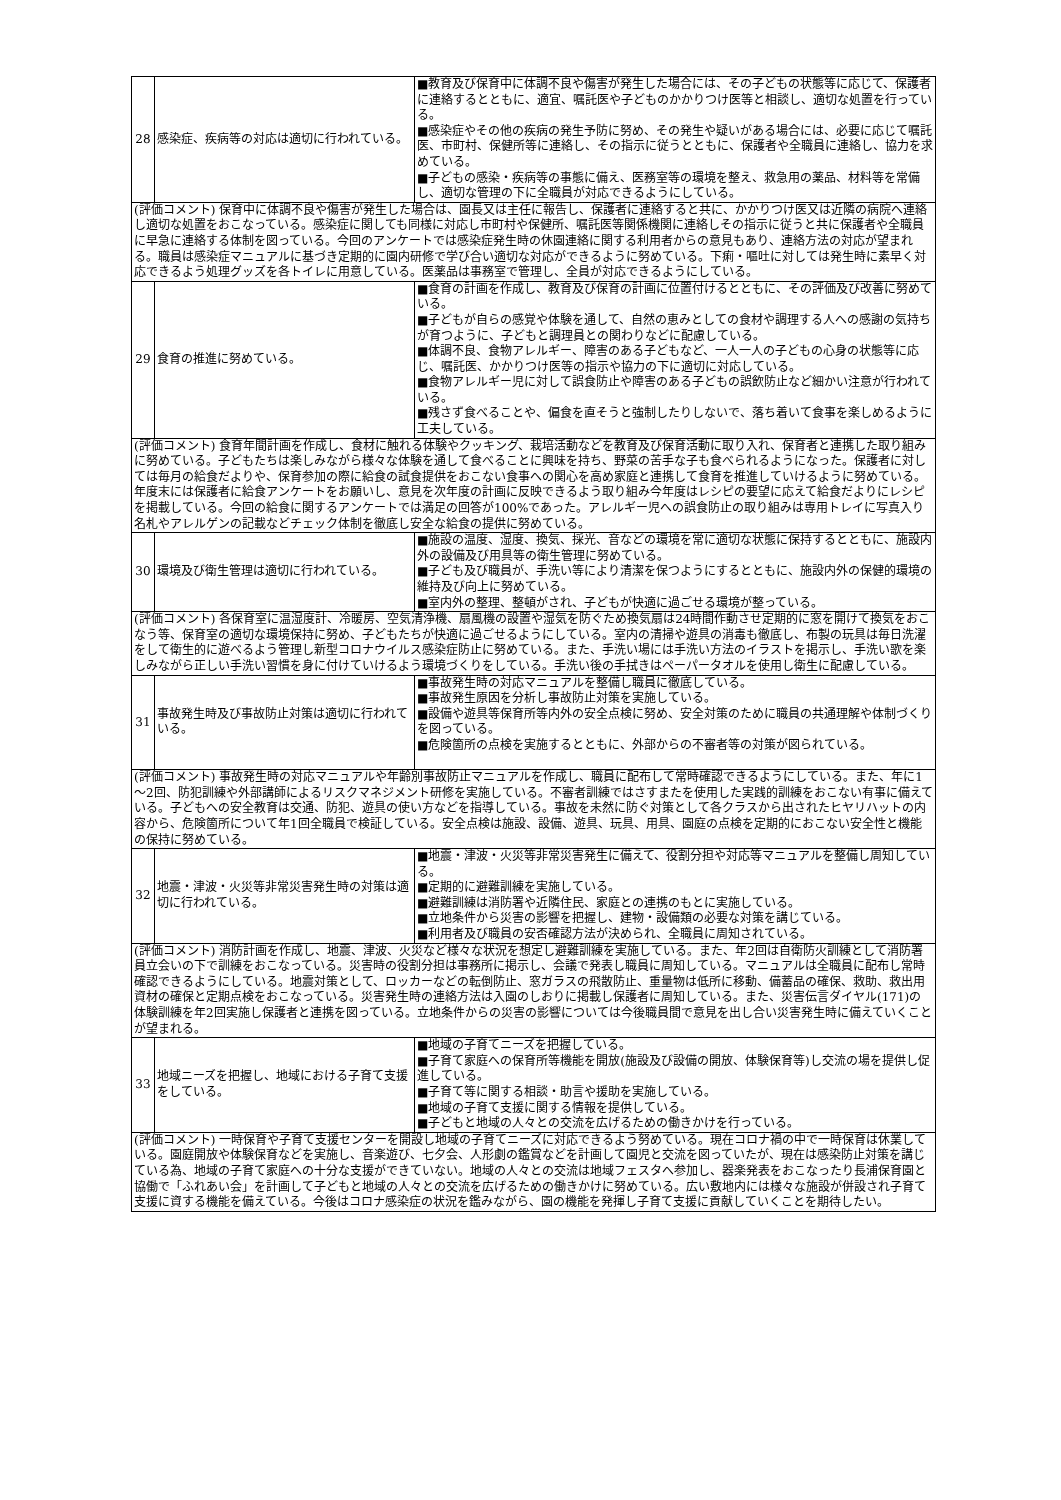| 28 | 感染症、疾病等の対応は適切に行われている。 | ■教育及び保育中に体調不良や傷害が発生した場合には、その子どもの状態等に応じて、保護者に連絡するとともに、適宜、嘱託医や子どものかかりつけ医等と相談し、適切な処置を行っている。 ■感染症やその他の疾病の発生予防に努め、その発生や疑いがある場合には、必要に応じて嘱託医、市町村、保健所等に連絡し、その指示に従うとともに、保護者や全職員に連絡し、協力を求めている。 ■子どもの感染・疾病等の事態に備え、医務室等の環境を整え、救急用の薬品、材料等を常備し、適切な管理の下に全職員が対応できるようにしている。 |
| (評価コメント) 保育中に体調不良や傷害が発生した場合は、園長又は主任に報告し、保護者に連絡すると共に、かかりつけ医又は近隣の病院へ連絡し適切な処置をおこなっている。感染症に関しても同様に対応し市町村や保健所、嘱託医等関係機関に連絡しその指示に従うと共に保護者や全職員に早急に連絡する体制を図っている。今回のアンケートでは感染症発生時の休園連絡に関する利用者からの意見もあり、連絡方法の対応が望まれる。職員は感染症マニュアルに基づき定期的に園内研修で学び合い適切な対応ができるように努めている。下痢・嘔吐に対しては発生時に素早く対応できるよう処理グッズを各トイレに用意している。医薬品は事務室で管理し、全員が対応できるようにしている。 | | |
| 29 | 食育の推進に努めている。 | ■食育の計画を作成し、教育及び保育の計画に位置付けるとともに、その評価及び改善に努めている。 ■子どもが自らの感覚や体験を通して、自然の恵みとしての食材や調理する人への感謝の気持ちが育つように、子どもと調理員との関わりなどに配慮している。 ■体調不良、食物アレルギー、障害のある子どもなど、一人一人の子どもの心身の状態等に応じ、嘱託医、かかりつけ医等の指示や協力の下に適切に対応している。 ■食物アレルギー児に対して誤食防止や障害のある子どもの誤飲防止など細かい注意が行われている。 ■残さず食べることや、偏食を直そうと強制したりしないで、落ち着いて食事を楽しめるように工夫している。 |
| (評価コメント) 食育年間計画を作成し、食材に触れる体験やクッキング、栽培活動などを教育及び保育活動に取り入れ、保育者と連携した取り組みに努めている。子どもたちは楽しみながら様々な体験を通して食べることに興味を持ち、野菜の苦手な子も食べられるようになった。保護者に対しては毎月の給食だよりや、保育参加の際に給食の試食提供をおこない食事への関心を高め家庭と連携して食育を推進していけるように努めている。年度末には保護者に給食アンケートをお願いし、意見を次年度の計画に反映できるよう取り組み今年度はレシピの要望に応えて給食だよりにレシピを掲載している。今回の給食に関するアンケートでは満足の回答が100%であった。アレルギー児への誤食防止の取り組みは専用トレイに写真入り名札やアレルゲンの記載などチェック体制を徹底し安全な給食の提供に努めている。 | | |
| 30 | 環境及び衛生管理は適切に行われている。 | ■施設の温度、湿度、換気、採光、音などの環境を常に適切な状態に保持するとともに、施設内外の設備及び用具等の衛生管理に努めている。 ■子ども及び職員が、手洗い等により清潔を保つようにするとともに、施設内外の保健的環境の維持及び向上に努めている。 ■室内外の整理、整頓がされ、子どもが快適に過ごせる環境が整っている。 |
| (評価コメント) 各保育室に温湿度計、冷暖房、空気清浄機、扇風機の設置や湿気を防ぐため換気扇は24時間作動させ定期的に窓を開けて換気をおこなう等、保育室の適切な環境保持に努め、子どもたちが快適に過ごせるようにしている。室内の清掃や遊具の消毒も徹底し、布製の玩具は毎日洗濯をして衛生的に遊べるよう管理し新型コロナウイルス感染症防止に努めている。また、手洗い場には手洗い方法のイラストを掲示し、手洗い歌を楽しみながら正しい手洗い習慣を身に付けていけるよう環境づくりをしている。手洗い後の手拭きはペーパータオルを使用し衛生に配慮している。 | | |
| 31 | 事故発生時及び事故防止対策は適切に行われている。 | ■事故発生時の対応マニュアルを整備し職員に徹底している。 ■事故発生原因を分析し事故防止対策を実施している。 ■設備や遊具等保育所等内外の安全点検に努め、安全対策のために職員の共通理解や体制づくりを図っている。 ■危険箇所の点検を実施するとともに、外部からの不審者等の対策が図られている。 |
| (評価コメント) 事故発生時の対応マニュアルや年齢別事故防止マニュアルを作成し、職員に配布して常時確認できるようにしている。また、年に1～2回、防犯訓練や外部講師によるリスクマネジメント研修を実施している。不審者訓練ではさすまたを使用した実践的訓練をおこない有事に備えている。子どもへの安全教育は交通、防犯、遊具の使い方などを指導している。事故を未然に防ぐ対策として各クラスから出されたヒヤリハットの内容から、危険箇所について年1回全職員で検証している。安全点検は施設、設備、遊具、玩具、用具、園庭の点検を定期的におこない安全性と機能の保持に努めている。 | | |
| 32 | 地震・津波・火災等非常災害発生時の対策は適切に行われている。 | ■地震・津波・火災等非常災害発生に備えて、役割分担や対応等マニュアルを整備し周知している。 ■定期的に避難訓練を実施している。 ■避難訓練は消防署や近隣住民、家庭との連携のもとに実施している。 ■立地条件から災害の影響を把握し、建物・設備類の必要な対策を講じている。 ■利用者及び職員の安否確認方法が決められ、全職員に周知されている。 |
| (評価コメント) 消防計画を作成し、地震、津波、火災など様々な状況を想定し避難訓練を実施している。また、年2回は自衛防火訓練として消防署員立会いの下で訓練をおこなっている。災害時の役割分担は事務所に掲示し、会議で発表し職員に周知している。マニュアルは全職員に配布し常時確認できるようにしている。地震対策として、ロッカーなどの転倒防止、窓ガラスの飛散防止、重量物は低所に移動、備蓄品の確保、救助、救出用資材の確保と定期点検をおこなっている。災害発生時の連絡方法は入園のしおりに掲載し保護者に周知している。また、災害伝言ダイヤル(171)の体験訓練を年2回実施し保護者と連携を図っている。立地条件からの災害の影響については今後職員間で意見を出し合い災害発生時に備えていくことが望まれる。 | | |
| 33 | 地域ニーズを把握し、地域における子育て支援をしている。 | ■地域の子育てニーズを把握している。 ■子育て家庭への保育所等機能を開放(施設及び設備の開放、体験保育等)し交流の場を提供し促進している。 ■子育て等に関する相談・助言や援助を実施している。 ■地域の子育て支援に関する情報を提供している。 ■子どもと地域の人々との交流を広げるための働きかけを行っている。 |
| (評価コメント) 一時保育や子育て支援センターを開設し地域の子育てニーズに対応できるよう努めている。現在コロナ禍の中で一時保育は休業している。園庭開放や体験保育などを実施し、音楽遊び、七夕会、人形劇の鑑賞などを計画して園児と交流を図っていたが、現在は感染防止対策を講じている為、地域の子育て家庭への十分な支援ができていない。地域の人々との交流は地域フェスタへ参加し、器楽発表をおこなったり長浦保育園と協働で「ふれあい会」を計画して子どもと地域の人々との交流を広げるための働きかけに努めている。広い敷地内には様々な施設が併設され子育て支援に資する機能を備えている。今後はコロナ感染症の状況を鑑みながら、園の機能を発揮し子育て支援に貢献していくことを期待したい。 | | |